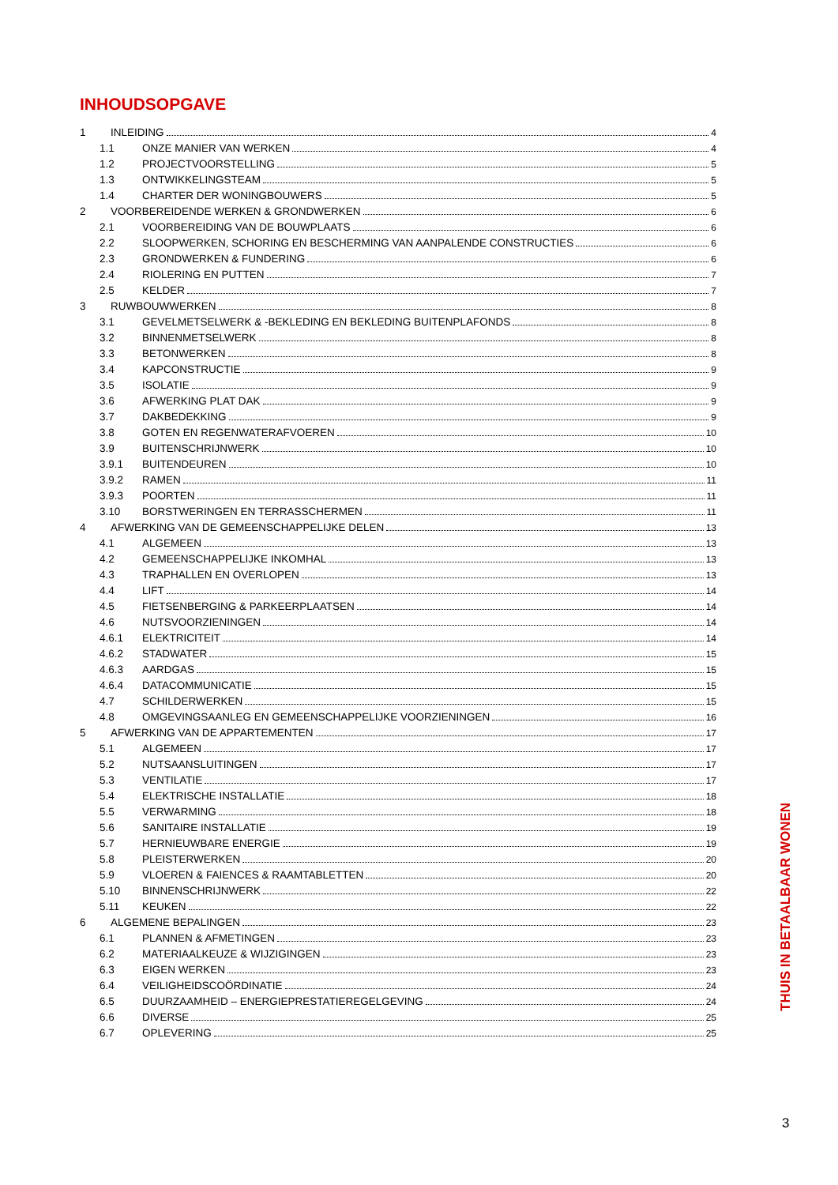INHOUDSOPGAVE
1 INLEIDING 4
1.1 ONZE MANIER VAN WERKEN 4
1.2 PROJECTVOORSTELLING 5
1.3 ONTWIKKELINGSTEAM 5
1.4 CHARTER DER WONINGBOUWERS 5
2 VOORBEREIDENDE WERKEN & GRONDWERKEN 6
2.1 VOORBEREIDING VAN DE BOUWPLAATS 6
2.2 SLOOPWERKEN, SCHORING EN BESCHERMING VAN AANPALENDE CONSTRUCTIES 6
2.3 GRONDWERKEN & FUNDERING 6
2.4 RIOLERING EN PUTTEN 7
2.5 KELDER 7
3 RUWBOUWWERKEN 8
3.1 GEVELMETSELWERK & -BEKLEDING EN BEKLEDING BUITENPLAFONDS 8
3.2 BINNENMETSELWERK 8
3.3 BETONWERKEN 8
3.4 KAPCONSTRUCTIE 9
3.5 ISOLATIE 9
3.6 AFWERKING PLAT DAK 9
3.7 DAKBEDEKKING 9
3.8 GOTEN EN REGENWATERAFVOEREN 10
3.9 BUITENSCHRIJNWERK 10
3.9.1 BUITENDEUREN 10
3.9.2 RAMEN 11
3.9.3 POORTEN 11
3.10 BORSTWERINGEN EN TERRASSCHERMEN 11
4 AFWERKING VAN DE GEMEENSCHAPPELIJKE DELEN 13
4.1 ALGEMEEN 13
4.2 GEMEENSCHAPPELIJKE INKOMHAL 13
4.3 TRAPHALLEN EN OVERLOPEN 13
4.4 LIFT 14
4.5 FIETSENBERGING & PARKEERPLAATSEN 14
4.6 NUTSVOORZIENINGEN 14
4.6.1 ELEKTRICITEIT 14
4.6.2 STADWATER 15
4.6.3 AARDGAS 15
4.6.4 DATACOMMUNICATIE 15
4.7 SCHILDERWERKEN 15
4.8 OMGEVINGSAANLEG EN GEMEENSCHAPPELIJKE VOORZIENINGEN 16
5 AFWERKING VAN DE APPARTEMENTEN 17
5.1 ALGEMEEN 17
5.2 NUTSAANSLUITINGEN 17
5.3 VENTILATIE 17
5.4 ELEKTRISCHE INSTALLATIE 18
5.5 VERWARMING 18
5.6 SANITAIRE INSTALLATIE 19
5.7 HERNIEUWBARE ENERGIE 19
5.8 PLEISTERWERKEN 20
5.9 VLOEREN & FAIENCES & RAAMTABLETTEN 20
5.10 BINNENSCHRIJNWERK 22
5.11 KEUKEN 22
6 ALGEMENE BEPALINGEN 23
6.1 PLANNEN & AFMETINGEN 23
6.2 MATERIAALKEUZE & WIJZIGINGEN 23
6.3 EIGEN WERKEN 23
6.4 VEILIGHEIDSCOÖRDINATIE 24
6.5 DUURZAAMHEID – ENERGIEPRESTATIEREGELGEVING 24
6.6 DIVERSE 25
6.7 OPLEVERING 25
THUIS IN BETAALBAAR WONEN
3